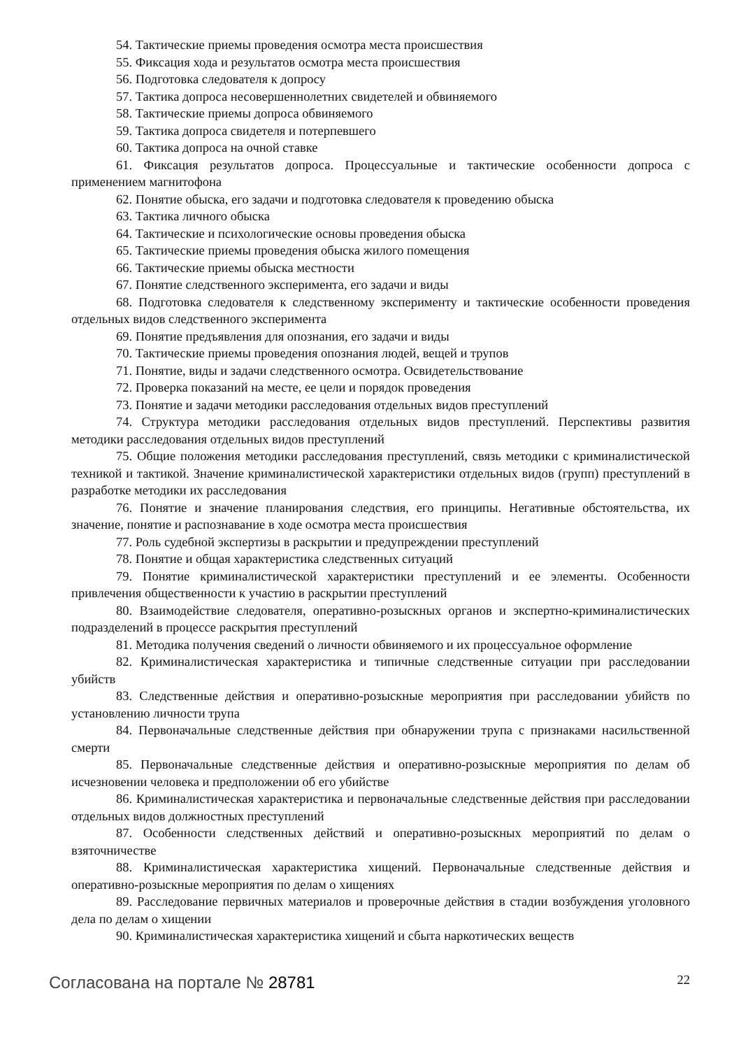54. Тактические приемы проведения осмотра места происшествия
55. Фиксация хода и результатов осмотра места происшествия
56. Подготовка следователя к допросу
57. Тактика допроса несовершеннолетних свидетелей и обвиняемого
58. Тактические приемы допроса обвиняемого
59. Тактика допроса свидетеля и потерпевшего
60. Тактика допроса на очной ставке
61. Фиксация результатов допроса. Процессуальные и тактические особенности допроса с применением магнитофона
62. Понятие обыска, его задачи и подготовка следователя к проведению обыска
63. Тактика личного обыска
64. Тактические и психологические основы проведения обыска
65. Тактические приемы проведения обыска жилого помещения
66. Тактические приемы обыска местности
67. Понятие следственного эксперимента, его задачи и виды
68. Подготовка следователя к следственному эксперименту и тактические особенности проведения отдельных видов следственного эксперимента
69. Понятие предъявления для опознания, его задачи и виды
70. Тактические приемы проведения опознания людей, вещей и трупов
71. Понятие, виды и задачи следственного осмотра. Освидетельствование
72. Проверка показаний на месте, ее цели и порядок проведения
73. Понятие и задачи методики расследования отдельных видов преступлений
74. Структура методики расследования отдельных видов преступлений. Перспективы развития методики расследования отдельных видов преступлений
75. Общие положения методики расследования преступлений, связь методики с криминалистической техникой и тактикой. Значение криминалистической характеристики отдельных видов (групп) преступлений в разработке методики их расследования
76. Понятие и значение планирования следствия, его принципы. Негативные обстоятельства, их значение, понятие и распознавание в ходе осмотра места происшествия
77. Роль судебной экспертизы в раскрытии и предупреждении преступлений
78. Понятие и общая характеристика следственных ситуаций
79. Понятие криминалистической характеристики преступлений и ее элементы. Особенности привлечения общественности к участию в раскрытии преступлений
80. Взаимодействие следователя, оперативно-розыскных органов и экспертно-криминалистических подразделений в процессе раскрытия преступлений
81. Методика получения сведений о личности обвиняемого и их процессуальное оформление
82. Криминалистическая характеристика и типичные следственные ситуации при расследовании убийств
83. Следственные действия и оперативно-розыскные мероприятия при расследовании убийств по установлению личности трупа
84. Первоначальные следственные действия при обнаружении трупа с признаками насильственной смерти
85. Первоначальные следственные действия и оперативно-розыскные мероприятия по делам об исчезновении человека и предположении об его убийстве
86. Криминалистическая характеристика и первоначальные следственные действия при расследовании отдельных видов должностных преступлений
87. Особенности следственных действий и оперативно-розыскных мероприятий по делам о взяточничестве
88. Криминалистическая характеристика хищений. Первоначальные следственные действия и оперативно-розыскные мероприятия по делам о хищениях
89. Расследование первичных материалов и проверочные действия в стадии возбуждения уголовного дела по делам о хищении
90. Криминалистическая характеристика хищений и сбыта наркотических веществ
Согласована на портале № 28781
22